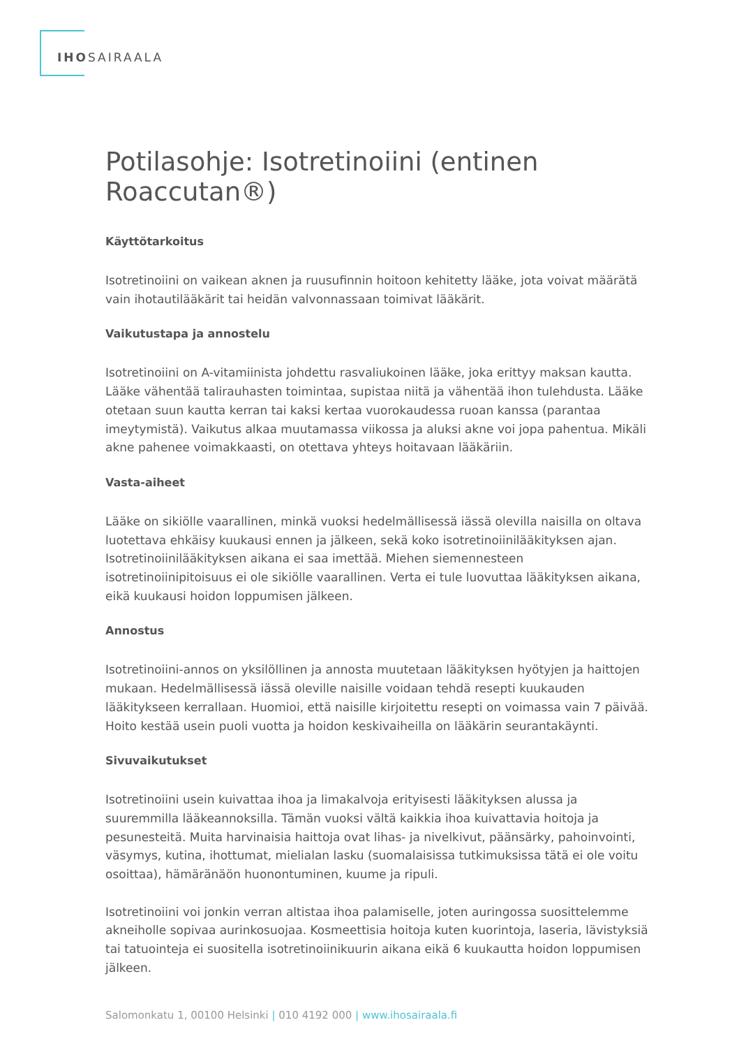IHOSAIRAALA
Potilasohje: Isotretinoiini (entinen Roaccutan®)
Käyttötarkoitus
Isotretinoiini on vaikean aknen ja ruusufinnin hoitoon kehitetty lääke, jota voivat määrätä vain ihotautilääkärit tai heidän valvonnassaan toimivat lääkärit.
Vaikutustapa ja annostelu
Isotretinoiini on A-vitamiinista johdettu rasvaliukoinen lääke, joka erittyy maksan kautta. Lääke vähentää talirauhasten toimintaa, supistaa niitä ja vähentää ihon tulehdusta. Lääke otetaan suun kautta kerran tai kaksi kertaa vuorokaudessa ruoan kanssa (parantaa imeytymistä). Vaikutus alkaa muutamassa viikossa ja aluksi akne voi jopa pahentua. Mikäli akne pahenee voimakkaasti, on otettava yhteys hoitavaan lääkäriin.
Vasta-aiheet
Lääke on sikiölle vaarallinen, minkä vuoksi hedelmällisessä iässä olevilla naisilla on oltava luotettava ehkäisy kuukausi ennen ja jälkeen, sekä koko isotretinoiinilääkityksen ajan. Isotretinoiinilääkityksen aikana ei saa imettää. Miehen siemennesteen isotretinoiinipitoisuus ei ole sikiölle vaarallinen. Verta ei tule luovuttaa lääkityksen aikana, eikä kuukausi hoidon loppumisen jälkeen.
Annostus
Isotretinoiini-annos on yksilöllinen ja annosta muutetaan lääkityksen hyötyjen ja haittojen mukaan. Hedelmällisessä iässä oleville naisille voidaan tehdä resepti kuukauden lääkitykseen kerrallaan. Huomioi, että naisille kirjoitettu resepti on voimassa vain 7 päivää. Hoito kestää usein puoli vuotta ja hoidon keskivaiheilla on lääkärin seurantakäynti.
Sivuvaikutukset
Isotretinoiini usein kuivattaa ihoa ja limakalvoja erityisesti lääkityksen alussa ja suuremmilla lääkeannoksilla. Tämän vuoksi vältä kaikkia ihoa kuivattavia hoitoja ja pesunesteitä. Muita harvinaisia haittoja ovat lihas- ja nivelkivut, päänsärky, pahoinvointi, väsymys, kutina, ihottumat, mielialan lasku (suomalaisissa tutkimuksissa tätä ei ole voitu osoittaa), hämäränäön huonontuminen, kuume ja ripuli.
Isotretinoiini voi jonkin verran altistaa ihoa palamiselle, joten auringossa suosittelemme akneiholle sopivaa aurinkosuojaa. Kosmeettisia hoitoja kuten kuorintoja, laseria, lävistyksiä tai tatuointeja ei suositella isotretinoiinikuurin aikana eikä 6 kuukautta hoidon loppumisen jälkeen.
Salomonkatu 1, 00100 Helsinki | 010 4192 000 | www.ihosairaala.fi